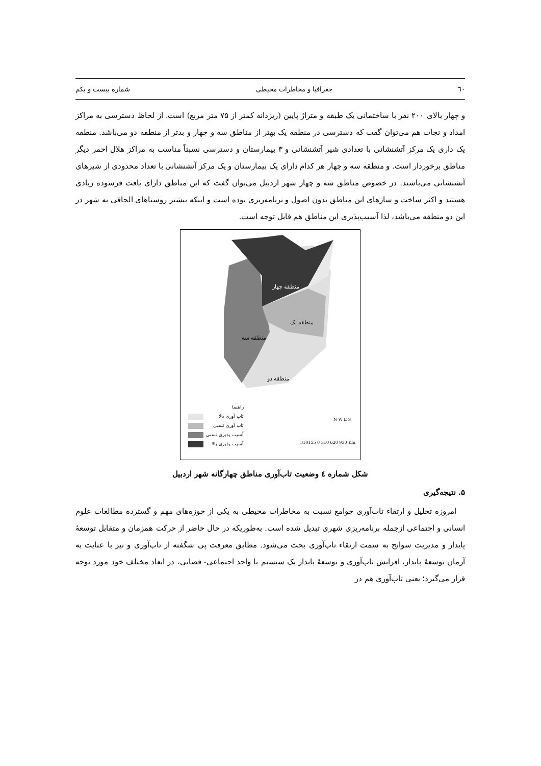٦٠ جغرافیا و مخاطرات محیطی شماره بیست و یکم
و چهار بالای ۲۰۰ نفر با ساختمانی یک طبقه و متراژ پایین (ریزدانه کمتر از ۷۵ متر مربع) است. از لحاظ دسترسی به مراکز امداد و نجات هم می‌توان گفت که دسترسی در منطقه یک بهتر از مناطق سه و چهار و بدتر از منطقه دو می‌باشد. منطقه یک داری یک مرکز آتشنشانی با تعدادی شیر آتشنشانی و ۳ بیمارستان و دسترسی نسبتاً مناسب به مراکز هلال احمر دیگر مناطق برخوردار است. و منطقه سه و چهار هر کدام دارای یک بیمارستان و یک مرکز آتشنشانی با تعداد محدودی از شیرهای آتشنشانی می‌باشند. در خصوص مناطق سه و چهار شهر اردبیل می‌توان گفت که این مناطق دارای بافت فرسوده زیادی هستند و اکثر ساخت و سازهای این مناطق بدون اصول و برنامه‌ریزی بوده است و اینکه بیشتر روستاهای الحاقی به شهر در این دو منطقه می‌باشد، لذا آسیب‌پذیری این مناطق هم قابل توجه است.
منطقه چهار
منطقه یک
منطقه سه
منطقه دو
راهنما
تاب آوری بالا
تاب آوری نسبی
آسیب پذیری نسبی
آسیب پذیری بالا
310155 0 310 620 930 Km
N W E S
شکل شماره ٤ وضعیت تاب‌آوری مناطق چهارگانه شهر اردبیل
۵. نتیجه‌گیری
امروزه تحلیل و ارتقاء تاب‌آوری جوامع نسبت به مخاطرات محیطی به یکی از حوزه‌های مهم و گسترده مطالعات علوم انسانی و اجتماعی ازجمله برنامه‌ریزی شهری تبدیل شده است. به‌طوریکه در حال حاضر از حرکت همزمان و متقابل توسعهٔ پایدار و مدیریت سوانح به سمت ارتقاء تاب‌آوری بحث می‌شود. مطابق معرفت پی شگفته از تاب‌آوری و نیز با عنایت به آرمان توسعهٔ پایدار، افزایش تاب‌آوری و توسعهٔ پایدار یک سیستم یا واحد اجتماعی- فضایی، در ابعاد مختلف خود مورد توجه قرار می‌گیرد؛ یعنی تاب‌آوری هم در